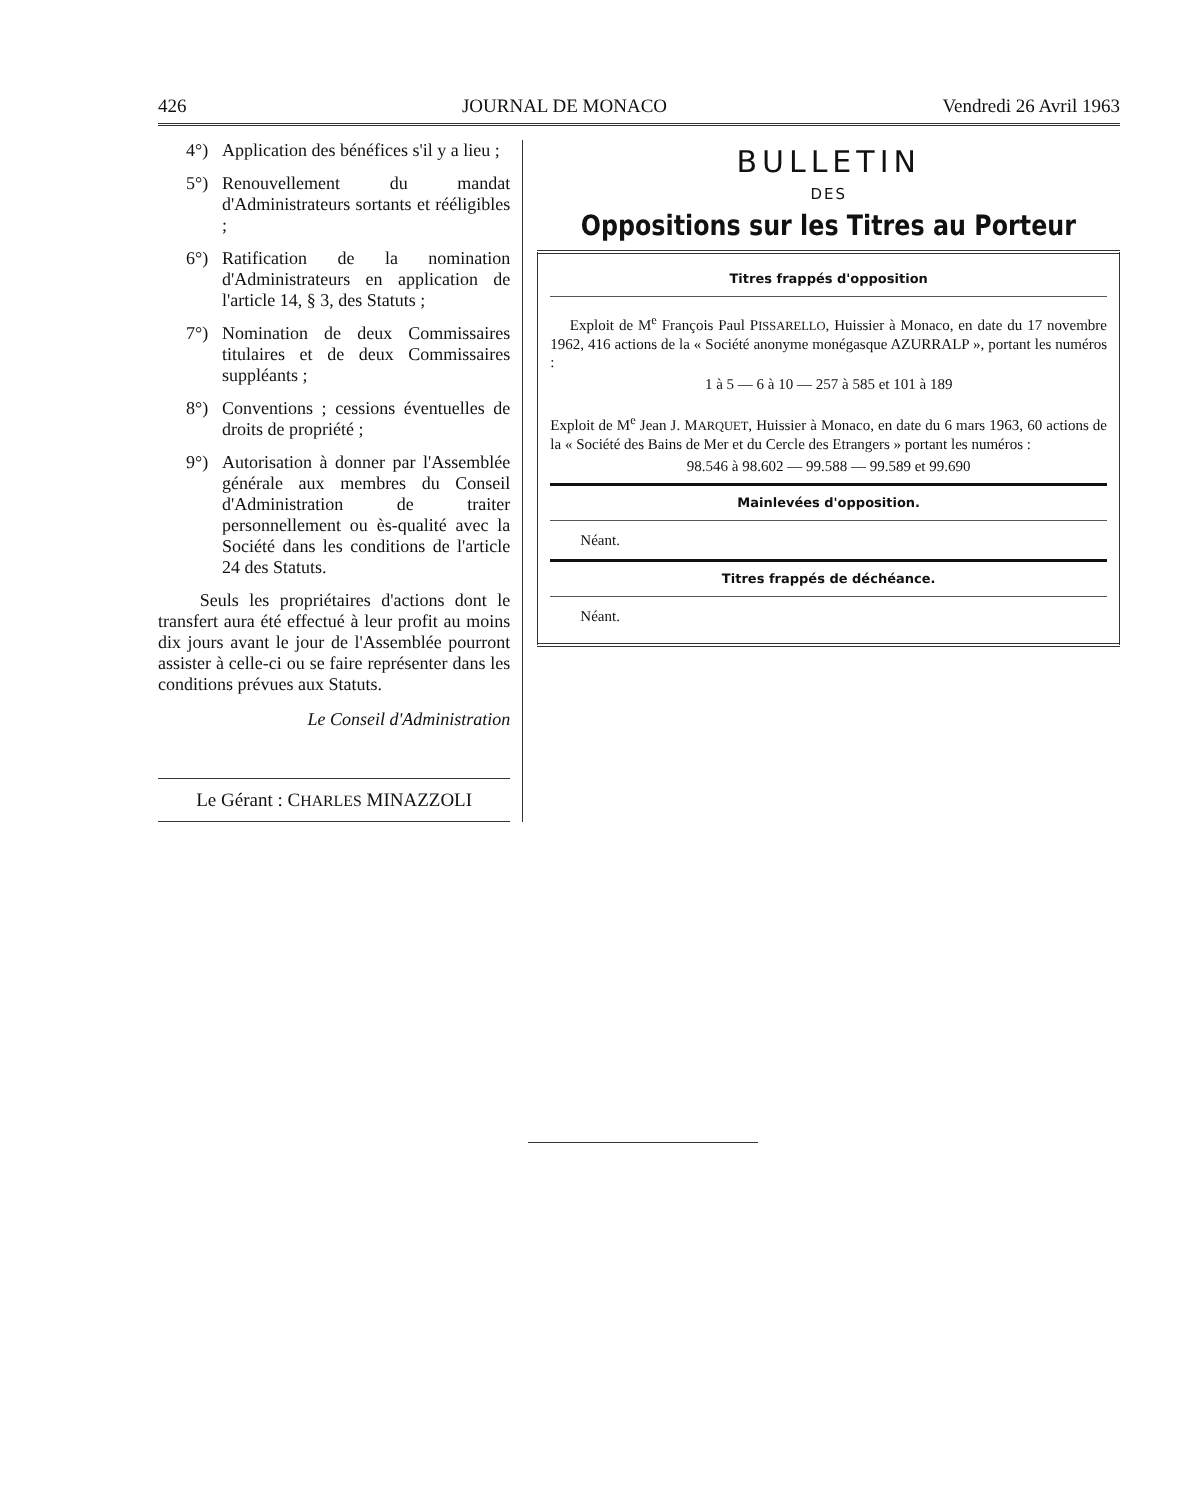426 JOURNAL DE MONACO Vendredi 26 Avril 1963
4°) Application des bénéfices s'il y a lieu ;
5°) Renouvellement du mandat d'Administrateurs sortants et rééligibles ;
6°) Ratification de la nomination d'Administrateurs en application de l'article 14, § 3, des Statuts ;
7°) Nomination de deux Commissaires titulaires et de deux Commissaires suppléants ;
8°) Conventions ; cessions éventuelles de droits de propriété ;
9°) Autorisation à donner par l'Assemblée générale aux membres du Conseil d'Administration de traiter personnellement ou ès-qualité avec la Société dans les conditions de l'article 24 des Statuts.
Seuls les propriétaires d'actions dont le transfert aura été effectué à leur profit au moins dix jours avant le jour de l'Assemblée pourront assister à celle-ci ou se faire représenter dans les conditions prévues aux Statuts.
Le Conseil d'Administration
Le Gérant : CHARLES MINAZZOLI
BULLETIN
DES
Oppositions sur les Titres au Porteur
Titres frappés d'opposition
Exploit de M<sup>e</sup> François Paul PISSARELLO, Huissier à Monaco, en date du 17 novembre 1962, 416 actions de la « Société anonyme monégasque AZURRALP », portant les numéros :
1 à 5 — 6 à 10 — 257 à 585 et 101 à 189
Exploit de M<sup>e</sup> Jean J. MARQUET, Huissier à Monaco, en date du 6 mars 1963, 60 actions de la « Société des Bains de Mer et du Cercle des Etrangers » portant les numéros :
98.546 à 98.602 — 99.588 — 99.589 et 99.690
Mainlevées d'opposition.
Néant.
Titres frappés de déchéance.
Néant.